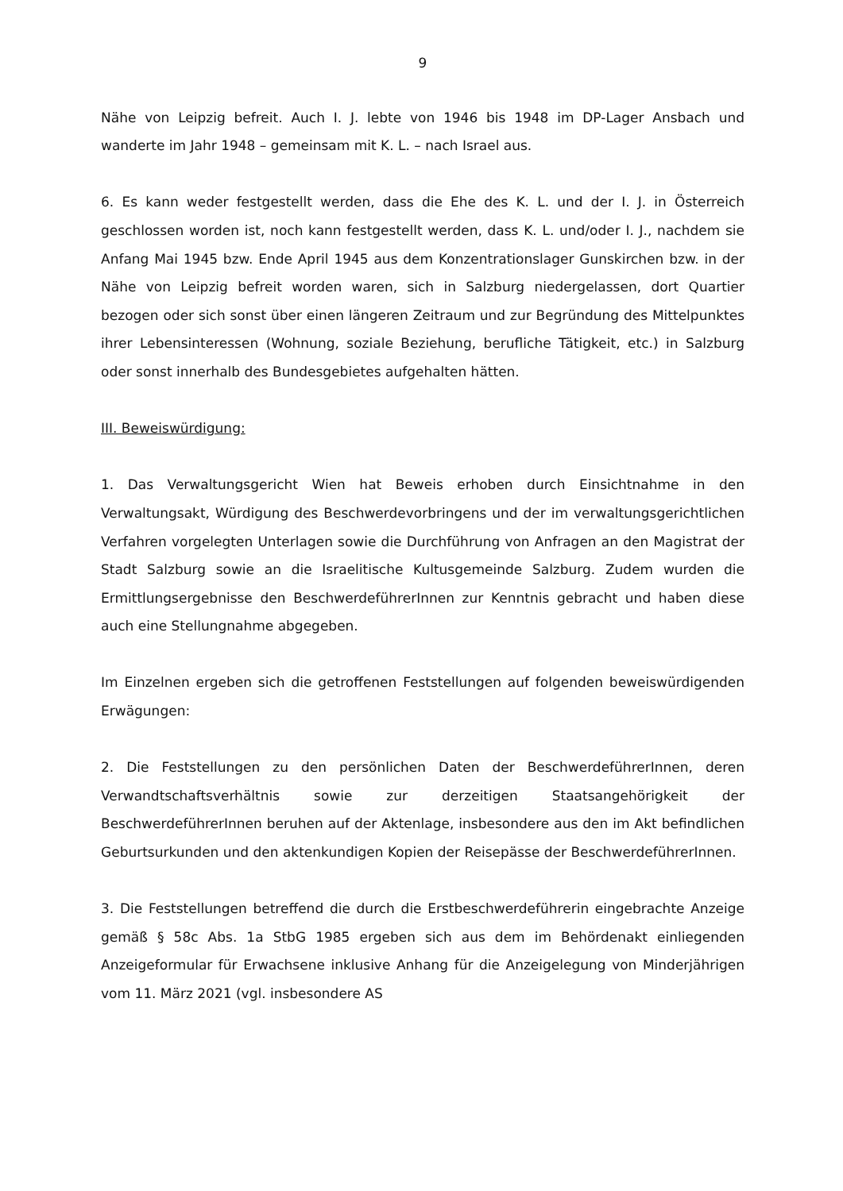9
Nähe von Leipzig befreit. Auch I. J. lebte von 1946 bis 1948 im DP-Lager Ansbach und wanderte im Jahr 1948 – gemeinsam mit K. L. – nach Israel aus.
6. Es kann weder festgestellt werden, dass die Ehe des K. L. und der I. J. in Österreich geschlossen worden ist, noch kann festgestellt werden, dass K. L. und/oder I. J., nachdem sie Anfang Mai 1945 bzw. Ende April 1945 aus dem Konzentrationslager Gunskirchen bzw. in der Nähe von Leipzig befreit worden waren, sich in Salzburg niedergelassen, dort Quartier bezogen oder sich sonst über einen längeren Zeitraum und zur Begründung des Mittelpunktes ihrer Lebensinteressen (Wohnung, soziale Beziehung, berufliche Tätigkeit, etc.) in Salzburg oder sonst innerhalb des Bundesgebietes aufgehalten hätten.
III. Beweiswürdigung:
1. Das Verwaltungsgericht Wien hat Beweis erhoben durch Einsichtnahme in den Verwaltungsakt, Würdigung des Beschwerdevorbringens und der im verwaltungsgerichtlichen Verfahren vorgelegten Unterlagen sowie die Durchführung von Anfragen an den Magistrat der Stadt Salzburg sowie an die Israelitische Kultusgemeinde Salzburg. Zudem wurden die Ermittlungsergebnisse den BeschwerdeführerInnen zur Kenntnis gebracht und haben diese auch eine Stellungnahme abgegeben.
Im Einzelnen ergeben sich die getroffenen Feststellungen auf folgenden beweiswürdigenden Erwägungen:
2. Die Feststellungen zu den persönlichen Daten der BeschwerdeführerInnen, deren Verwandtschaftsverhältnis sowie zur derzeitigen Staatsangehörigkeit der BeschwerdeführerInnen beruhen auf der Aktenlage, insbesondere aus den im Akt befindlichen Geburtsurkunden und den aktenkundigen Kopien der Reisepässe der BeschwerdeführerInnen.
3. Die Feststellungen betreffend die durch die Erstbeschwerdeführerin eingebrachte Anzeige gemäß § 58c Abs. 1a StbG 1985 ergeben sich aus dem im Behördenakt einliegenden Anzeigeformular für Erwachsene inklusive Anhang für die Anzeigelegung von Minderjährigen vom 11. März 2021 (vgl. insbesondere AS